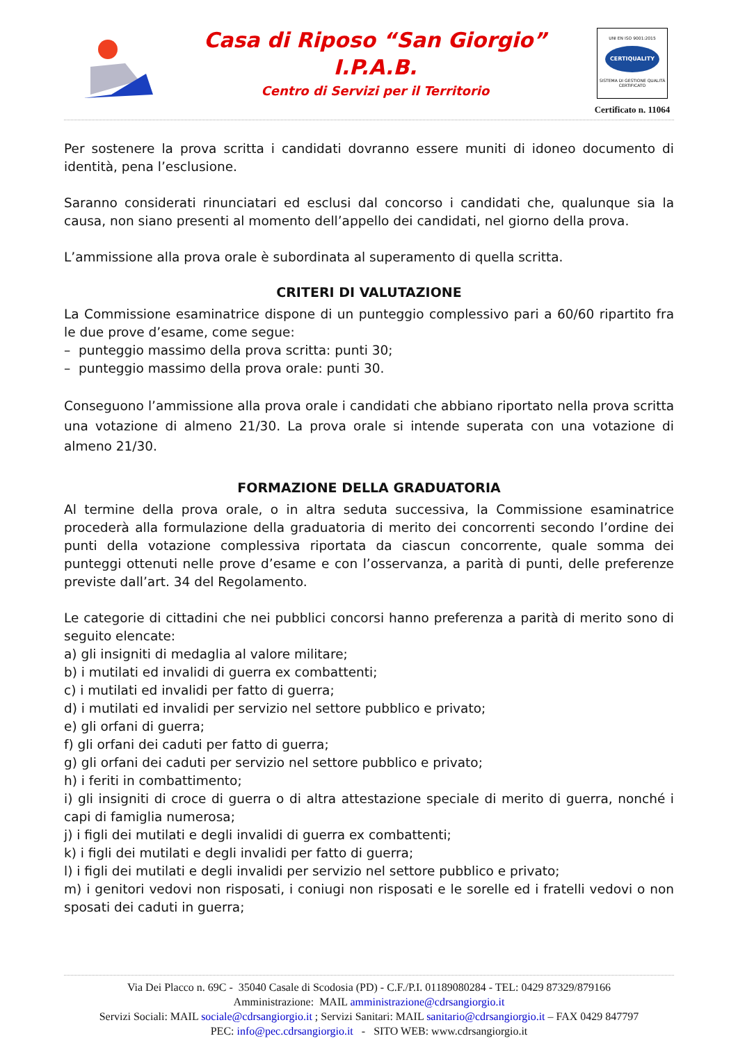Casa di Riposo “San Giorgio”
I.P.A.B.
Centro di Servizi per il Territorio
UNI EN ISO 9001:2015
CERTIQUALITY
SISTEMA DI GESTIONE QUALITÀ CERTIFICATO
Certificato n. 11064
Per sostenere la prova scritta i candidati dovranno essere muniti di idoneo documento di identità, pena l’esclusione.
Saranno considerati rinunciatari ed esclusi dal concorso i candidati che, qualunque sia la causa, non siano presenti al momento dell’appello dei candidati, nel giorno della prova.
L’ammissione alla prova orale è subordinata al superamento di quella scritta.
CRITERI DI VALUTAZIONE
La Commissione esaminatrice dispone di un punteggio complessivo pari a 60/60 ripartito fra le due prove d’esame, come segue:
– punteggio massimo della prova scritta: punti 30;
– punteggio massimo della prova orale: punti 30.
Conseguono l’ammissione alla prova orale i candidati che abbiano riportato nella prova scritta una votazione di almeno 21/30. La prova orale si intende superata con una votazione di almeno 21/30.
FORMAZIONE DELLA GRADUATORIA
Al termine della prova orale, o in altra seduta successiva, la Commissione esaminatrice procederà alla formulazione della graduatoria di merito dei concorrenti secondo l’ordine dei punti della votazione complessiva riportata da ciascun concorrente, quale somma dei punteggi ottenuti nelle prove d’esame e con l’osservanza, a parità di punti, delle preferenze previste dall’art. 34 del Regolamento.
Le categorie di cittadini che nei pubblici concorsi hanno preferenza a parità di merito sono di seguito elencate:
a) gli insigniti di medaglia al valore militare;
b) i mutilati ed invalidi di guerra ex combattenti;
c) i mutilati ed invalidi per fatto di guerra;
d) i mutilati ed invalidi per servizio nel settore pubblico e privato;
e) gli orfani di guerra;
f) gli orfani dei caduti per fatto di guerra;
g) gli orfani dei caduti per servizio nel settore pubblico e privato;
h) i feriti in combattimento;
i) gli insigniti di croce di guerra o di altra attestazione speciale di merito di guerra, nonché i capi di famiglia numerosa;
j) i figli dei mutilati e degli invalidi di guerra ex combattenti;
k) i figli dei mutilati e degli invalidi per fatto di guerra;
l) i figli dei mutilati e degli invalidi per servizio nel settore pubblico e privato;
m) i genitori vedovi non risposati, i coniugi non risposati e le sorelle ed i fratelli vedovi o non sposati dei caduti in guerra;
Via Dei Placco n. 69C - 35040 Casale di Scodosia (PD) - C.F./P.I. 01189080284 - TEL: 0429 87329/879166
Amministrazione: MAIL amministrazione@cdrsangiorgio.it
Servizi Sociali: MAIL sociale@cdrsangiorgio.it ; Servizi Sanitari: MAIL sanitario@cdrsangiorgio.it – FAX 0429 847797
PEC: info@pec.cdrsangiorgio.it - SITO WEB: www.cdrsangiorgio.it